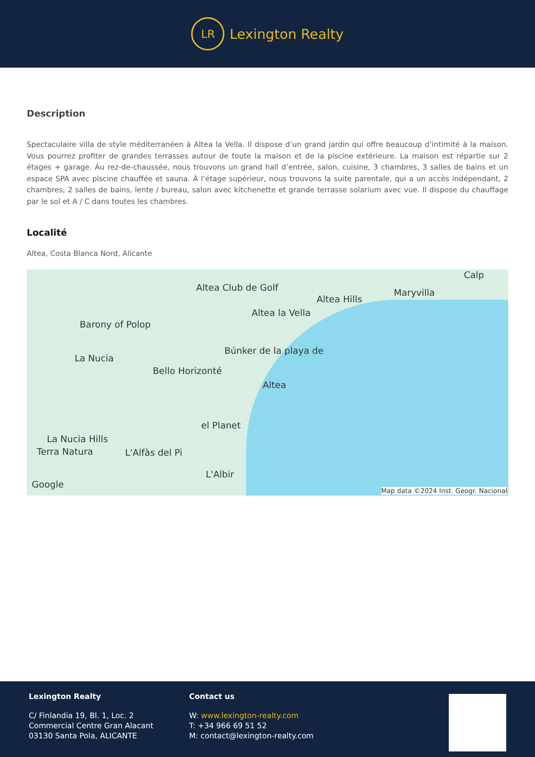LR
Lexington Realty
Description
Spectaculaire villa de style méditerranéen à Altea la Vella. Il dispose d’un grand jardin qui offre beaucoup d’intimité à la maison. Vous pourrez profiter de grandes terrasses autour de toute la maison et de la piscine extérieure. La maison est répartie sur 2 étages + garage. Au rez-de-chaussée, nous trouvons un grand hall d’entrée, salon, cuisine, 3 chambres, 3 salles de bains et un espace SPA avec piscine chauffée et sauna. À l’étage supérieur, nous trouvons la suite parentale, qui a un accès indépendant, 2 chambres, 2 salles de bains, lente / bureau, salon avec kitchenette et grande terrasse solarium avec vue. Il dispose du chauffage par le sol et A / C dans toutes les chambres.
Localité
Altea, Costa Blanca Nord, Alicante
Altea Club de Golf
Altea Hills
Maryvilla
Calp
Altea la Vella
Barony of Polop
La Nucia
Búnker de la playa de
Bello Horizonté
Altea
el Planet
La Nucia Hills
Terra Natura L'Alfàs del Pi
L'Albir
Google
Map data ©2024 Inst. Geogr. Nacional
Lexington Realty
C/ Finlandia 19, Bl. 1, Loc. 2
Commercial Centre Gran Alacant
03130 Santa Pola, ALICANTE
Contact us
W: www.lexington-realty.com
T: +34 966 69 51 52
M: contact@lexington-realty.com